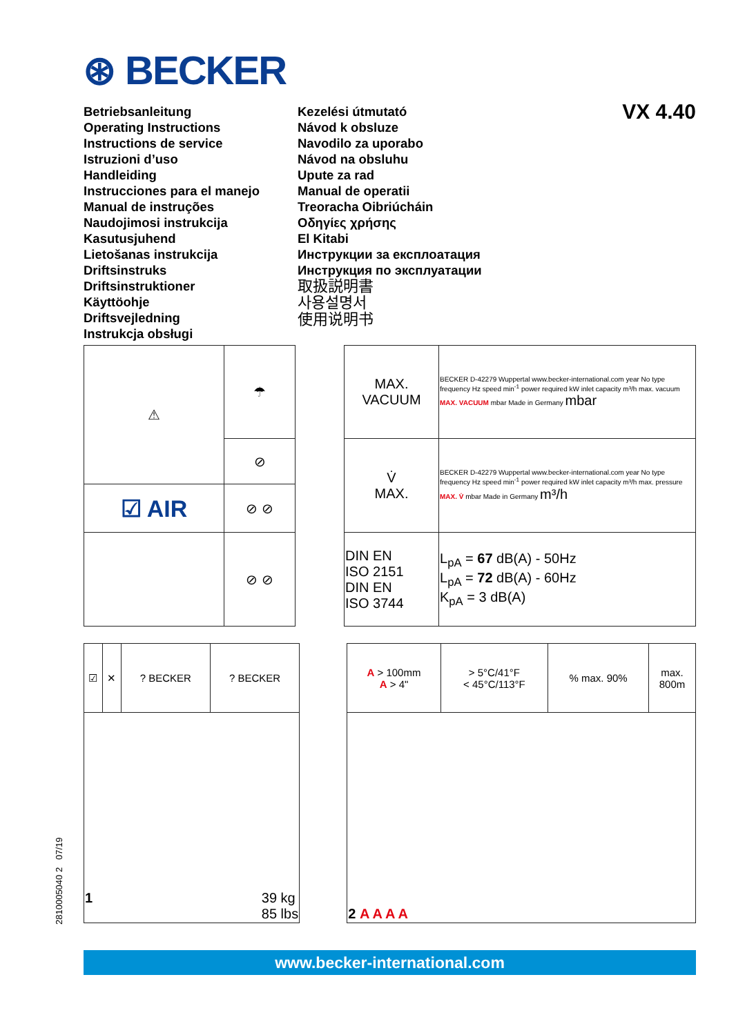⊛ BECKER
VX 4.40
Betriebsanleitung
Operating Instructions
Instructions de service
Istruzioni d’uso
Handleiding
Instrucciones para el manejo
Manual de instruções
Naudojimosi instrukcija
Kasutusjuhend
Lietošanas instrukcija
Driftsinstruks
Driftsinstruktioner
Käyttöohje
Driftsvejledning
Instrukcja obsługi
Kezelési útmutató
Návod k obsluze
Navodilo za uporabo
Návod na obsluhu
Upute za rad
Manual de operatii
Treoracha Oibriúcháin
Οδηγίες χρήσης
El Kitabi
Инструкции за експлоатация
Инструкция по эксплуатации
取扱説明書
사용설명서
使用说明书
| ⚠ | ☂ | | MAX. VACUUM | BECKER D-42279 Wuppertal www.becker-international.com year No type frequency Hz speed min<sup>-1</sup> power required kW inlet capacity m³/h max. vacuum MAX. VACUUM mbar Made in Germany mbar |
| | ⊘ | | V̇ MAX. | BECKER D-42279 Wuppertal www.becker-international.com year No type frequency Hz speed min<sup>-1</sup> power required kW inlet capacity m³/h max. pressure MAX. V̇ mbar Made in Germany m³/h |
| ☑ AIR | ⊘ ⊘ | | | |
| | ⊘ ⊘ | | DIN EN ISO 2151 DIN EN ISO 3744 | L<sub>pA</sub> = 67 dB(A) - 50Hz L<sub>pA</sub> = 72 dB(A) - 60Hz K<sub>pA</sub> = 3 dB(A) |
| ☑ | ✕ | ? BECKER | ? BECKER | | A > 100mm A > 4" | > 5°C/41°F < 45°C/113°F | % max. 90% | max. 800m |
| 1 39 kg 85 lbs | | | | | 2 A A A A | | | |
www.becker-international.com
2810005040 2 07/19